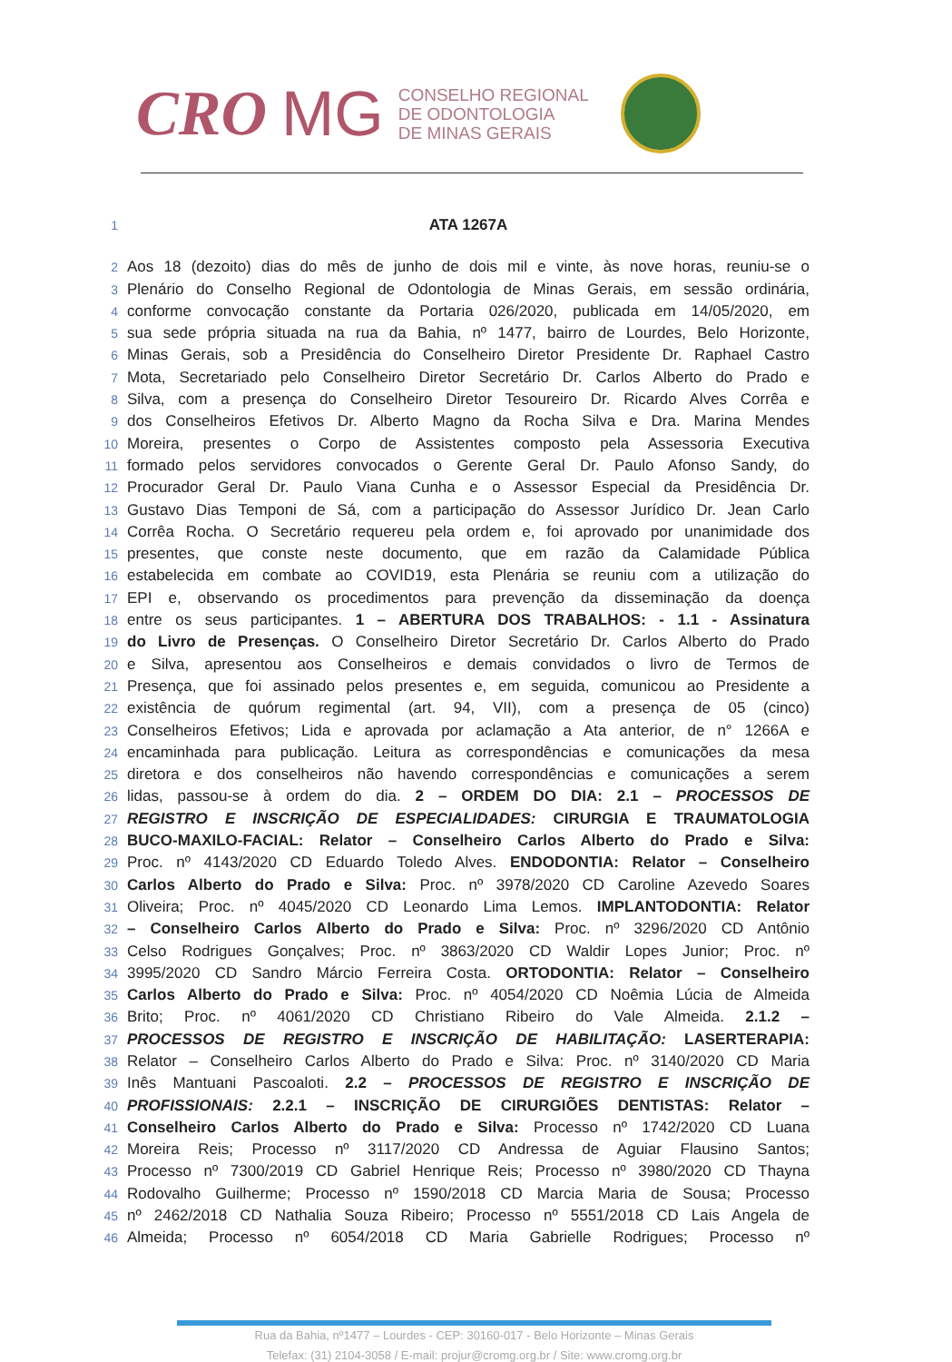CRO MG
CONSELHO REGIONAL
DE ODONTOLOGIA
DE MINAS GERAIS
1 ATA 1267A
2 Aos 18 (dezoito) dias do mês de junho de dois mil e vinte, às nove horas, reuniu-se o
3 Plenário do Conselho Regional de Odontologia de Minas Gerais, em sessão ordinária,
4 conforme convocação constante da Portaria 026/2020, publicada em 14/05/2020, em
5 sua sede própria situada na rua da Bahia, nº 1477, bairro de Lourdes, Belo Horizonte,
6 Minas Gerais, sob a Presidência do Conselheiro Diretor Presidente Dr. Raphael Castro
7 Mota, Secretariado pelo Conselheiro Diretor Secretário Dr. Carlos Alberto do Prado e
8 Silva, com a presença do Conselheiro Diretor Tesoureiro Dr. Ricardo Alves Corrêa e
9 dos Conselheiros Efetivos Dr. Alberto Magno da Rocha Silva e Dra. Marina Mendes
10 Moreira, presentes o Corpo de Assistentes composto pela Assessoria Executiva
11 formado pelos servidores convocados o Gerente Geral Dr. Paulo Afonso Sandy, do
12 Procurador Geral Dr. Paulo Viana Cunha e o Assessor Especial da Presidência Dr.
13 Gustavo Dias Temponi de Sá, com a participação do Assessor Jurídico Dr. Jean Carlo
14 Corrêa Rocha. O Secretário requereu pela ordem e, foi aprovado por unanimidade dos
15 presentes, que conste neste documento, que em razão da Calamidade Pública
16 estabelecida em combate ao COVID19, esta Plenária se reuniu com a utilização do
17 EPI e, observando os procedimentos para prevenção da disseminação da doença
18 entre os seus participantes. 1 – ABERTURA DOS TRABALHOS: - 1.1 - Assinatura
19 do Livro de Presenças. O Conselheiro Diretor Secretário Dr. Carlos Alberto do Prado
20 e Silva, apresentou aos Conselheiros e demais convidados o livro de Termos de
21 Presença, que foi assinado pelos presentes e, em seguida, comunicou ao Presidente a
22 existência de quórum regimental (art. 94, VII), com a presença de 05 (cinco)
23 Conselheiros Efetivos; Lida e aprovada por aclamação a Ata anterior, de n° 1266A e
24 encaminhada para publicação. Leitura as correspondências e comunicações da mesa
25 diretora e dos conselheiros não havendo correspondências e comunicações a serem
26 lidas, passou-se à ordem do dia. 2 – ORDEM DO DIA: 2.1 – PROCESSOS DE
27 REGISTRO E INSCRIÇÃO DE ESPECIALIDADES: CIRURGIA E TRAUMATOLOGIA
28 BUCO-MAXILO-FACIAL: Relator – Conselheiro Carlos Alberto do Prado e Silva:
29 Proc. nº 4143/2020 CD Eduardo Toledo Alves. ENDODONTIA: Relator – Conselheiro
30 Carlos Alberto do Prado e Silva: Proc. nº 3978/2020 CD Caroline Azevedo Soares
31 Oliveira; Proc. nº 4045/2020 CD Leonardo Lima Lemos. IMPLANTODONTIA: Relator
32 – Conselheiro Carlos Alberto do Prado e Silva: Proc. nº 3296/2020 CD Antônio
33 Celso Rodrigues Gonçalves; Proc. nº 3863/2020 CD Waldir Lopes Junior; Proc. nº
34 3995/2020 CD Sandro Márcio Ferreira Costa. ORTODONTIA: Relator – Conselheiro
35 Carlos Alberto do Prado e Silva: Proc. nº 4054/2020 CD Noêmia Lúcia de Almeida
36 Brito; Proc. nº 4061/2020 CD Christiano Ribeiro do Vale Almeida. 2.1.2 –
37 PROCESSOS DE REGISTRO E INSCRIÇÃO DE HABILITAÇÃO: LASERTERAPIA:
38 Relator – Conselheiro Carlos Alberto do Prado e Silva: Proc. nº 3140/2020 CD Maria
39 Inês Mantuani Pascoaloti. 2.2 – PROCESSOS DE REGISTRO E INSCRIÇÃO DE
40 PROFISSIONAIS: 2.2.1 – INSCRIÇÃO DE CIRURGIÕES DENTISTAS: Relator –
41 Conselheiro Carlos Alberto do Prado e Silva: Processo nº 1742/2020 CD Luana
42 Moreira Reis; Processo nº 3117/2020 CD Andressa de Aguiar Flausino Santos;
43 Processo nº 7300/2019 CD Gabriel Henrique Reis; Processo nº 3980/2020 CD Thayna
44 Rodovalho Guilherme; Processo nº 1590/2018 CD Marcia Maria de Sousa; Processo
45 nº 2462/2018 CD Nathalia Souza Ribeiro; Processo nº 5551/2018 CD Lais Angela de
46 Almeida; Processo nº 6054/2018 CD Maria Gabrielle Rodrigues; Processo nº
Rua da Bahia, nº1477 – Lourdes - CEP: 30160-017 - Belo Horizonte – Minas Gerais
Telefax: (31) 2104-3058 / E-mail: projur@cromg.org.br / Site: www.cromg.org.br